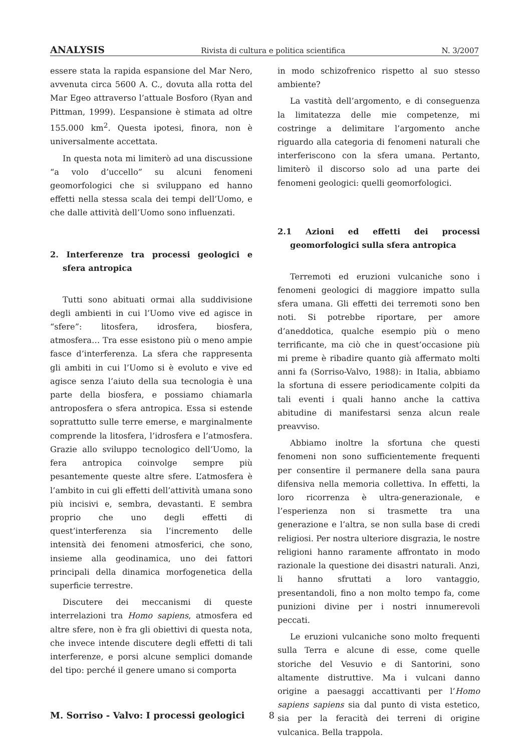ANALYSIS Rivista di cultura e politica scientifica N. 3/2007
essere stata la rapida espansione del Mar Nero, avvenuta circa 5600 A. C., dovuta alla rotta del Mar Egeo attraverso l’attuale Bosforo (Ryan and Pittman, 1999). L’espansione è stimata ad oltre 155.000 km<sup>2</sup>. Questa ipotesi, finora, non è universalmente accettata.
In questa nota mi limiterò ad una discussione “a volo d’uccello” su alcuni fenomeni geomorfologici che si sviluppano ed hanno effetti nella stessa scala dei tempi dell’Uomo, e che dalle attività dell’Uomo sono influenzati.
2. Interferenze tra processi geologici e sfera antropica
Tutti sono abituati ormai alla suddivisione degli ambienti in cui l’Uomo vive ed agisce in “sfere”: litosfera, idrosfera, biosfera, atmosfera… Tra esse esistono più o meno ampie fasce d’interferenza. La sfera che rappresenta gli ambiti in cui l’Uomo si è evoluto e vive ed agisce senza l’aiuto della sua tecnologia è una parte della biosfera, e possiamo chiamarla antroposfera o sfera antropica. Essa si estende soprattutto sulle terre emerse, e marginalmente comprende la litosfera, l’idrosfera e l’atmosfera. Grazie allo sviluppo tecnologico dell’Uomo, la fera antropica coinvolge sempre più pesantemente queste altre sfere. L’atmosfera è l’ambito in cui gli effetti dell’attività umana sono più incisivi e, sembra, devastanti. E sembra proprio che uno degli effetti di quest’interferenza sia l’incremento delle intensità dei fenomeni atmosferici, che sono, insieme alla geodinamica, uno dei fattori principali della dinamica morfogenetica della superficie terrestre.
Discutere dei meccanismi di queste interrelazioni tra Homo sapiens, atmosfera ed altre sfere, non è fra gli obiettivi di questa nota, che invece intende discutere degli effetti di tali interferenze, e porsi alcune semplici domande del tipo: perché il genere umano si comporta
in modo schizofrenico rispetto al suo stesso ambiente?
La vastità dell’argomento, e di conseguenza la limitatezza delle mie competenze, mi costringe a delimitare l’argomento anche riguardo alla categoria di fenomeni naturali che interferiscono con la sfera umana. Pertanto, limiterò il discorso solo ad una parte dei fenomeni geologici: quelli geomorfologici.
2.1 Azioni ed effetti dei processi geomorfologici sulla sfera antropica
Terremoti ed eruzioni vulcaniche sono i fenomeni geologici di maggiore impatto sulla sfera umana. Gli effetti dei terremoti sono ben noti. Si potrebbe riportare, per amore d’aneddotica, qualche esempio più o meno terrificante, ma ciò che in quest’occasione più mi preme è ribadire quanto già affermato molti anni fa (Sorriso-Valvo, 1988): in Italia, abbiamo la sfortuna di essere periodicamente colpiti da tali eventi i quali hanno anche la cattiva abitudine di manifestarsi senza alcun reale preavviso.
Abbiamo inoltre la sfortuna che questi fenomeni non sono sufficientemente frequenti per consentire il permanere della sana paura difensiva nella memoria collettiva. In effetti, la loro ricorrenza è ultra-generazionale, e l’esperienza non si trasmette tra una generazione e l’altra, se non sulla base di credi religiosi. Per nostra ulteriore disgrazia, le nostre religioni hanno raramente affrontato in modo razionale la questione dei disastri naturali. Anzi, li hanno sfruttati a loro vantaggio, presentandoli, fino a non molto tempo fa, come punizioni divine per i nostri innumerevoli peccati.
Le eruzioni vulcaniche sono molto frequenti sulla Terra e alcune di esse, come quelle storiche del Vesuvio e di Santorini, sono altamente distruttive. Ma i vulcani danno origine a paesaggi accattivanti per l’Homo sapiens sapiens sia dal punto di vista estetico, sia per la feracità dei terreni di origine vulcanica. Bella trappola.
M. Sorriso - Valvo: I processi geologici 8